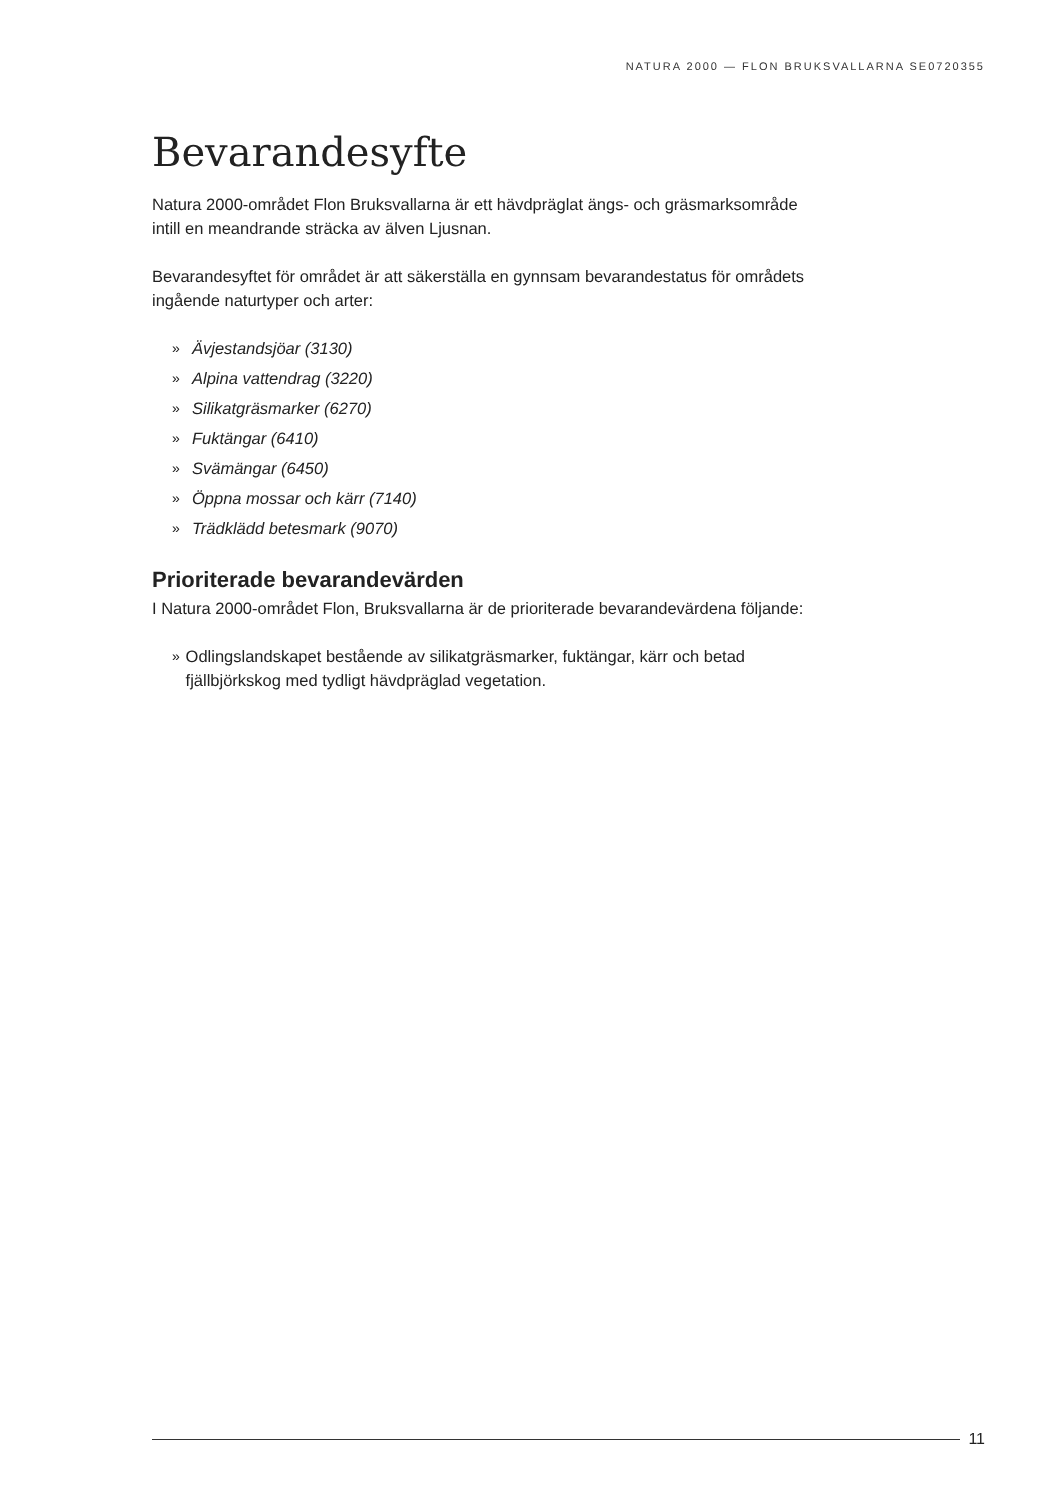NATURA 2000 — FLON BRUKSVALLARNA SE0720355
Bevarandesyfte
Natura 2000-området Flon Bruksvallarna är ett hävdpräglat ängs- och gräsmarksområde intill en meandrande sträcka av älven Ljusnan.
Bevarandesyftet för området är att säkerställa en gynnsam bevarandestatus för områdets ingående naturtyper och arter:
» Ävjestandsjöar (3130)
» Alpina vattendrag (3220)
» Silikatgräsmarker (6270)
» Fuktängar (6410)
» Svämängar (6450)
» Öppna mossar och kärr (7140)
» Trädklädd betesmark (9070)
Prioriterade bevarandevärden
I Natura 2000-området Flon, Bruksvallarna är de prioriterade bevarandevärdena följande:
» Odlingslandskapet bestående av silikatgräsmarker, fuktängar, kärr och betad fjällbjörkskog med tydligt hävdpräglad vegetation.
11